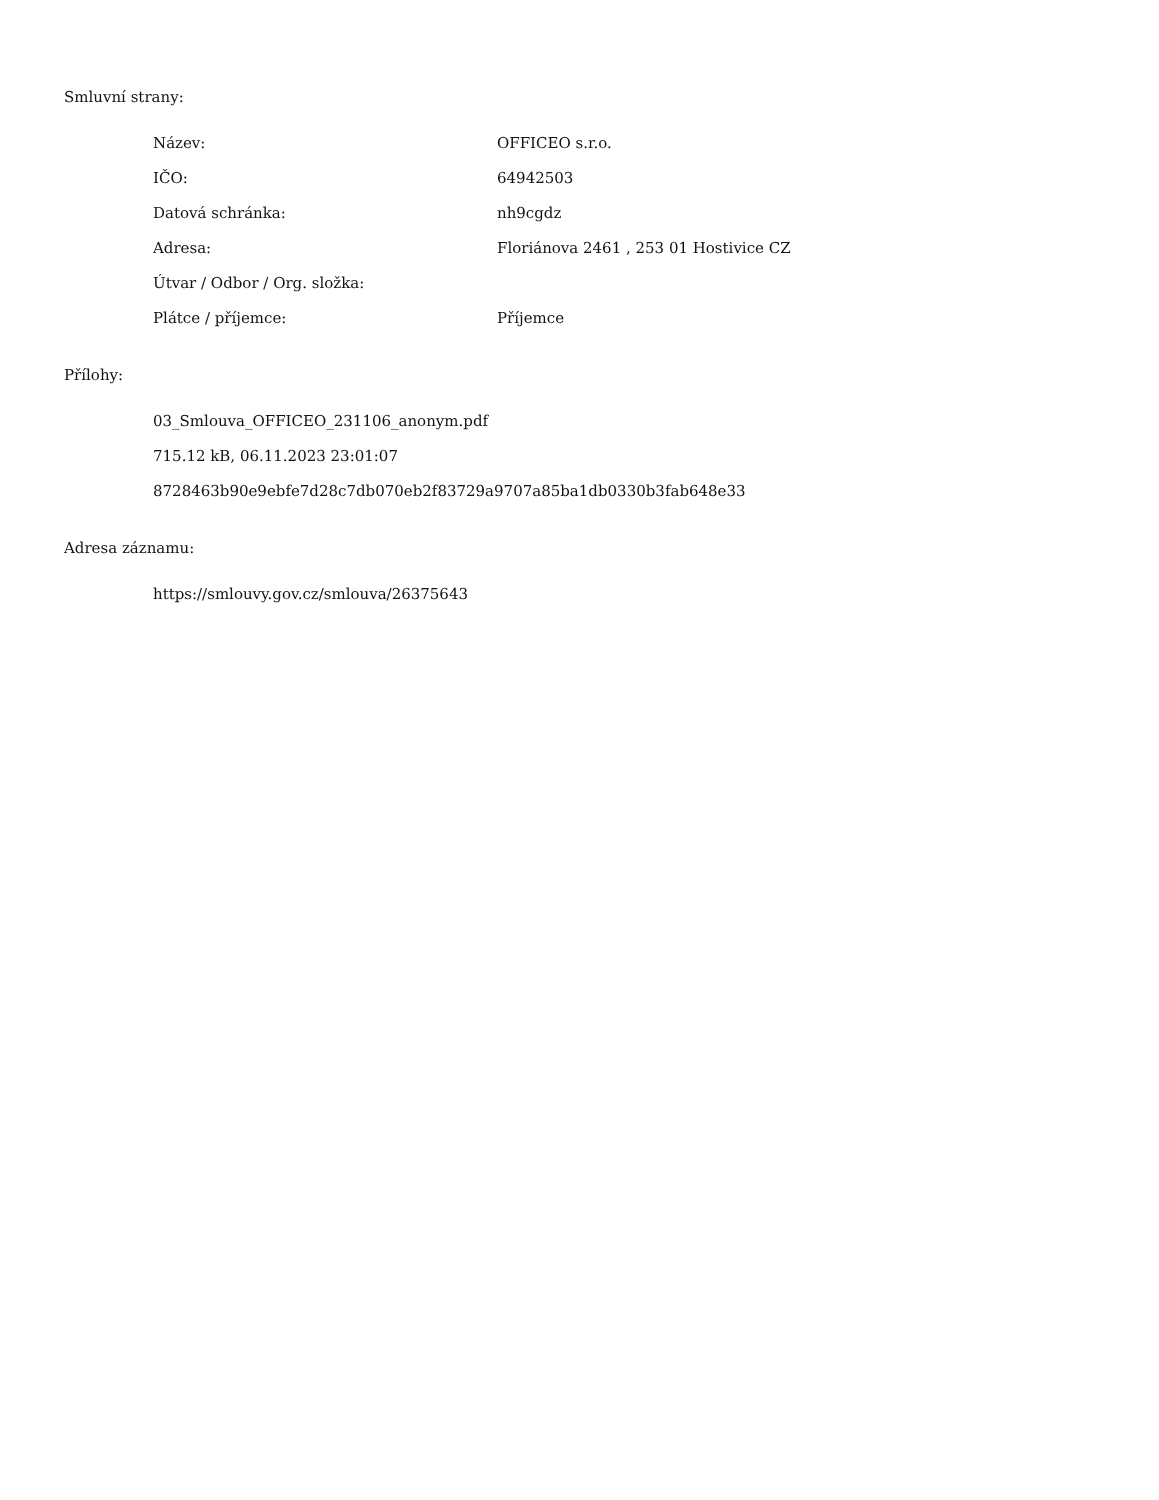Smluvní strany:
| Název: | OFFICEO s.r.o. |
| IČO: | 64942503 |
| Datová schránka: | nh9cgdz |
| Adresa: | Floriánova 2461 , 253 01 Hostivice CZ |
| Útvar / Odbor / Org. složka: | |
| Plátce / příjemce: | Příjemce |
Přílohy:
03_Smlouva_OFFICEO_231106_anonym.pdf
715.12 kB, 06.11.2023 23:01:07
8728463b90e9ebfe7d28c7db070eb2f83729a9707a85ba1db0330b3fab648e33
Adresa záznamu:
https://smlouvy.gov.cz/smlouva/26375643